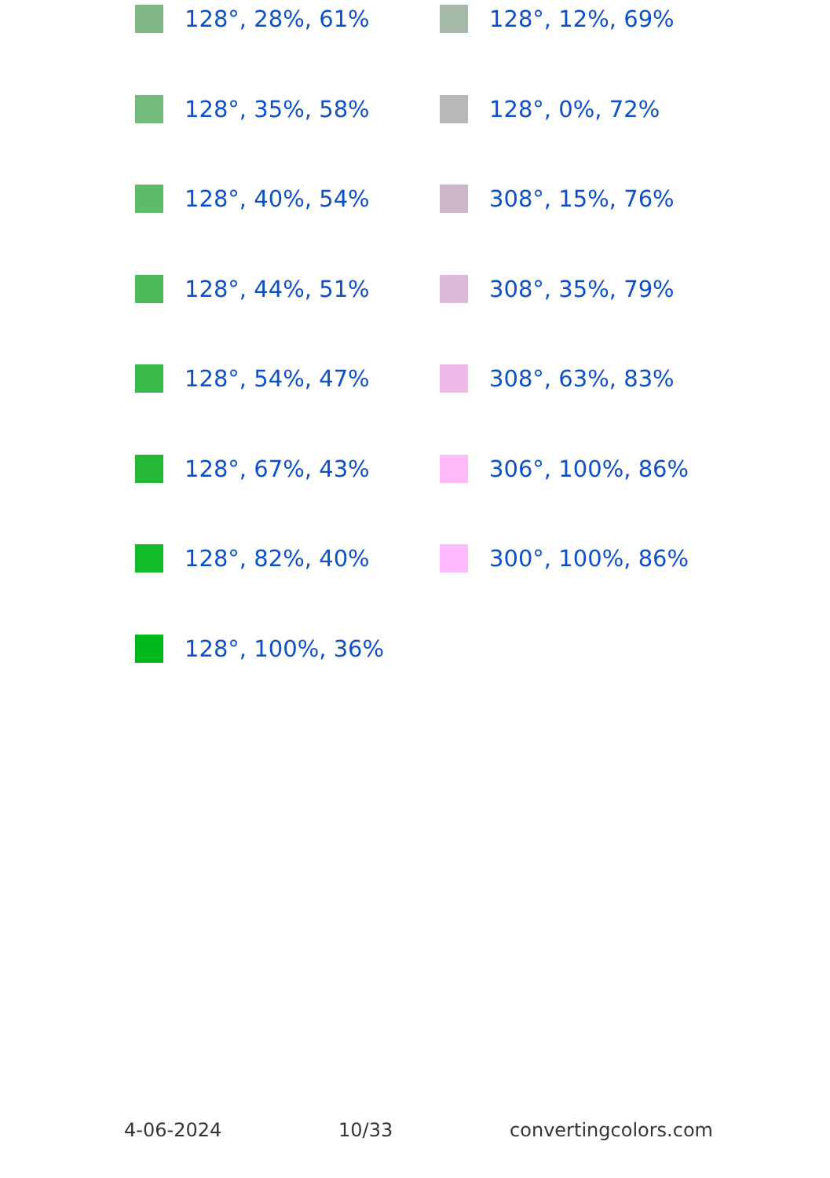128°, 28%, 61% 128°, 12%, 69%
128°, 35%, 58% 128°, 0%, 72%
128°, 40%, 54% 308°, 15%, 76%
128°, 44%, 51% 308°, 35%, 79%
128°, 54%, 47% 308°, 63%, 83%
128°, 67%, 43% 306°, 100%, 86%
128°, 82%, 40% 300°, 100%, 86%
128°, 100%, 36%
4-06-2024 10/33 convertingcolors.com